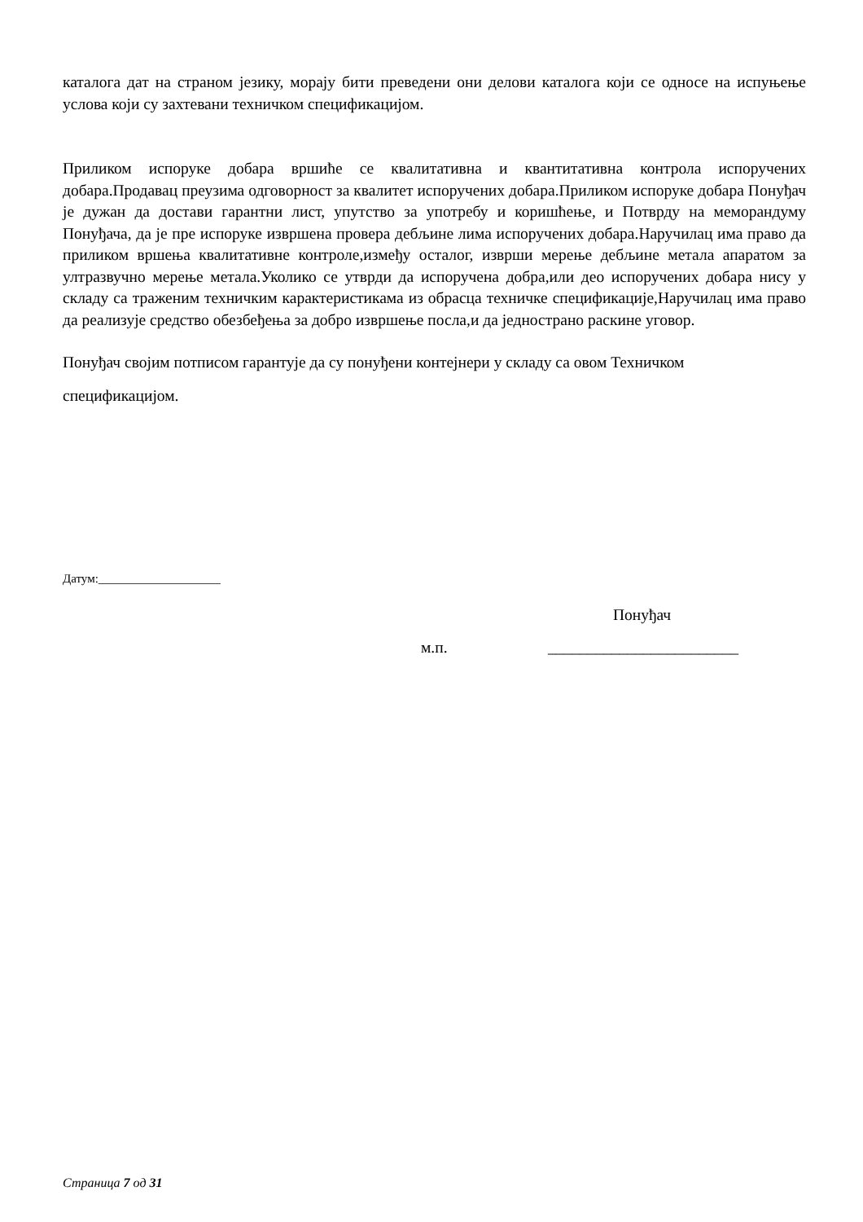каталога дат на страном језику, морају бити преведени они делови каталога који се односе на испуњење услова који су захтевани техничком спецификацијом.
Приликом испоруке добара вршиће се квалитативна и квантитативна контрола испоручених добара.Продавац преузима одговорност за квалитет испоручених добара.Приликом испоруке добара Понуђач је дужан да достави гарантни лист, упутство за употребу и коришћење, и Потврду на меморандуму Понуђача, да је пре испоруке извршена провера дебљине лима испоручених добара.Наручилац има право да приликом вршења квалитативне контроле,између осталог, изврши мерење дебљине метала апаратом за ултразвучно мерење метала.Уколико се утврди да испоручена добра,или део испоручених добара нису у складу са траженим техничким карактеристикама из обрасца техничке спецификације,Наручилац има право да реализује средство обезбеђења за добро извршење посла,и да једнострано раскине уговор.
Понуђач својим потписом гарантује да су понуђени контејнери у складу са овом Техничком
спецификацијом.
Датум:____________________
Понуђач
м.п. ________________________
Страница 7 од 31